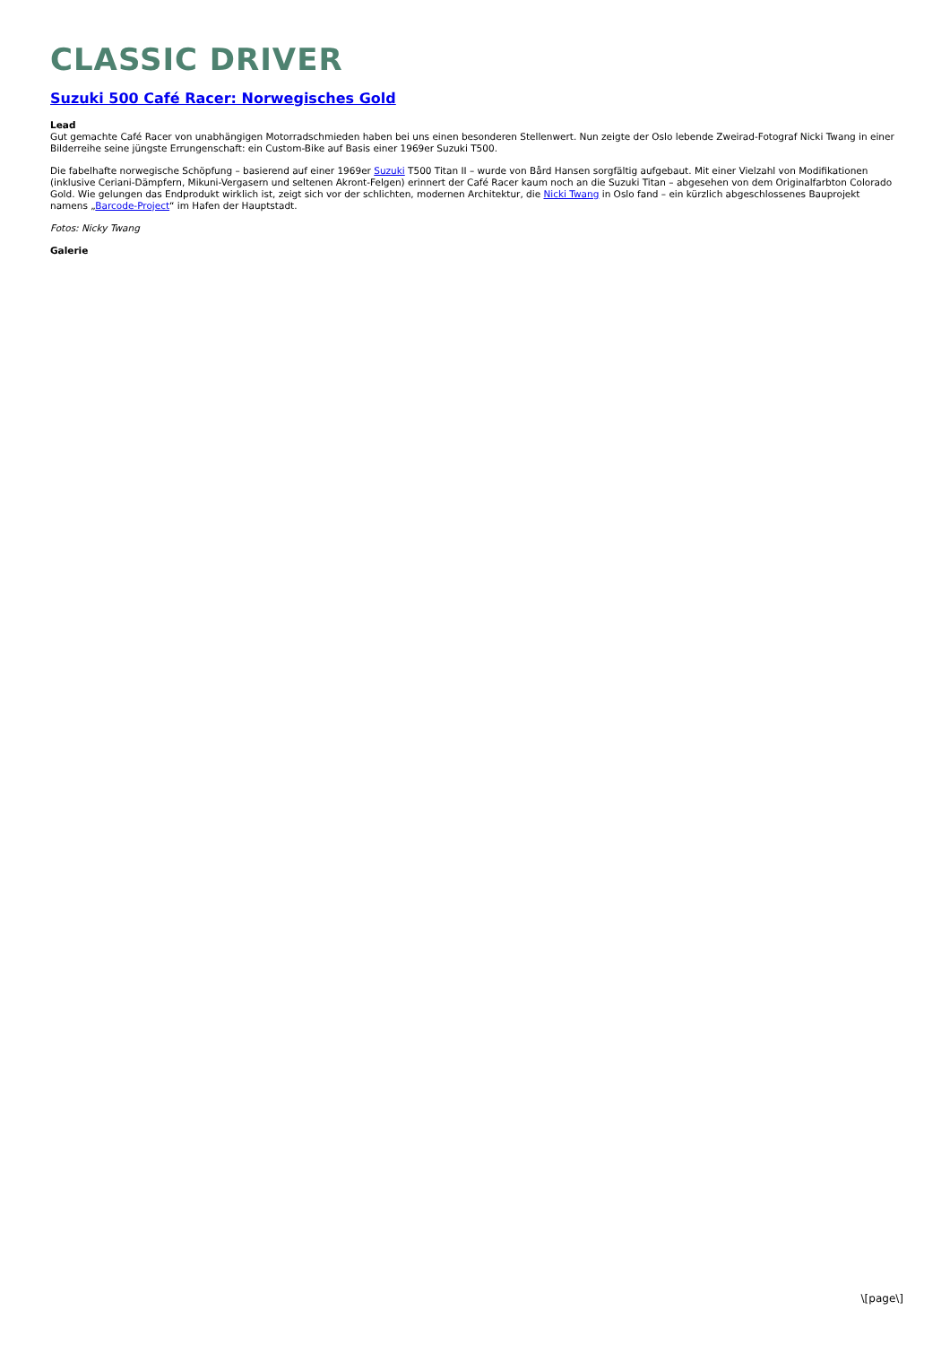CLASSIC DRIVER
Suzuki 500 Café Racer: Norwegisches Gold
Lead
Gut gemachte Café Racer von unabhängigen Motorradschmieden haben bei uns einen besonderen Stellenwert. Nun zeigte der Oslo lebende Zweirad-Fotograf Nicki Twang in einer Bilderreihe seine jüngste Errungenschaft: ein Custom-Bike auf Basis einer 1969er Suzuki T500.
Die fabelhafte norwegische Schöpfung – basierend auf einer 1969er Suzuki T500 Titan II – wurde von Bård Hansen sorgfältig aufgebaut. Mit einer Vielzahl von Modifikationen (inklusive Ceriani-Dämpfern, Mikuni-Vergasern und seltenen Akront-Felgen) erinnert der Café Racer kaum noch an die Suzuki Titan – abgesehen von dem Originalfarbton Colorado Gold. Wie gelungen das Endprodukt wirklich ist, zeigt sich vor der schlichten, modernen Architektur, die Nicki Twang in Oslo fand – ein kürzlich abgeschlossenes Bauprojekt namens „Barcode-Project“ im Hafen der Hauptstadt.
Fotos: Nicky Twang
Galerie
\[page\]